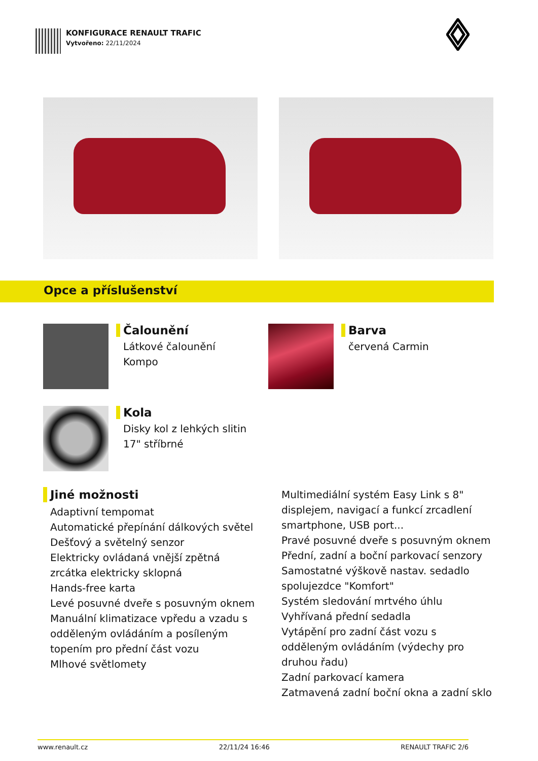KONFIGURACE RENAULT TRAFIC
Vytvořeno: 22/11/2024
Opce a příslušenství
Čalounění
Látkové čalounění
Kompo
Barva
červená Carmin
Kola
Disky kol z lehkých slitin
17" stříbrné
Jiné možnosti
Adaptivní tempomat
Automatické přepínání dálkových světel
Dešťový a světelný senzor
Elektricky ovládaná vnější zpětná zrcátka elektricky sklopná
Hands-free karta
Levé posuvné dveře s posuvným oknem
Manuální klimatizace vpředu a vzadu s odděleným ovládáním a posíleným topením pro přední část vozu
Mlhové světlomety
Multimediální systém Easy Link s 8" displejem, navigací a funkcí zrcadlení smartphone, USB port...
Pravé posuvné dveře s posuvným oknem
Přední, zadní a boční parkovací senzory
Samostatné výškově nastav. sedadlo spolujezdce "Komfort"
Systém sledování mrtvého úhlu
Vyhřívaná přední sedadla
Vytápění pro zadní část vozu s odděleným ovládáním (výdechy pro druhou řadu)
Zadní parkovací kamera
Zatmavená zadní boční okna a zadní sklo
www.renault.cz 22/11/24 16:46 RENAULT TRAFIC 2/6